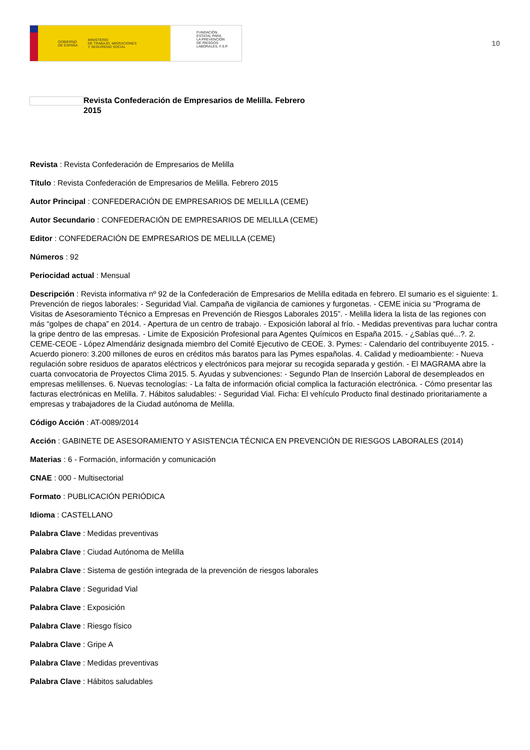GOBIERNO
DE ESPAÑA MINISTERIO
DE TRABAJO, MIGRACIONES
Y SEGURIDAD SOCIAL
FUNDACIÓN
ESTATAL PARA
LA PREVENCIÓN
DE RIESGOS
LABORALES, F.S.P.
10
Revista Confederación de Empresarios de Melilla. Febrero 2015
Revista : Revista Confederación de Empresarios de Melilla
Título : Revista Confederación de Empresarios de Melilla. Febrero 2015
Autor Principal : CONFEDERACIÓN DE EMPRESARIOS DE MELILLA (CEME)
Autor Secundario : CONFEDERACIÓN DE EMPRESARIOS DE MELILLA (CEME)
Editor : CONFEDERACIÓN DE EMPRESARIOS DE MELILLA (CEME)
Números : 92
Periocidad actual : Mensual
Descripción : Revista informativa nº 92 de la Confederación de Empresarios de Melilla editada en febrero. El sumario es el siguiente: 1. Prevención de riegos laborales: - Seguridad Vial. Campaña de vigilancia de camiones y furgonetas. - CEME inicia su “Programa de Visitas de Asesoramiento Técnico a Empresas en Prevención de Riesgos Laborales 2015”. - Melilla lidera la lista de las regiones con más “golpes de chapa” en 2014. - Apertura de un centro de trabajo. - Exposición laboral al frío. - Medidas preventivas para luchar contra la gripe dentro de las empresas. - Limite de Exposición Profesional para Agentes Químicos en España 2015. - ¿Sabías qué...?. 2. CEME-CEOE - López Almendáriz designada miembro del Comité Ejecutivo de CEOE. 3. Pymes: - Calendario del contribuyente 2015. - Acuerdo pionero: 3.200 millones de euros en créditos más baratos para las Pymes españolas. 4. Calidad y medioambiente: - Nueva regulación sobre residuos de aparatos eléctricos y electrónicos para mejorar su recogida separada y gestión. - El MAGRAMA abre la cuarta convocatoria de Proyectos Clima 2015. 5. Ayudas y subvenciones: - Segundo Plan de Inserción Laboral de desempleados en empresas melillenses. 6. Nuevas tecnologías: - La falta de información oficial complica la facturación electrónica. - Cómo presentar las facturas electrónicas en Melilla. 7. Hábitos saludables: - Seguridad Vial. Ficha: El vehículo Producto final destinado prioritariamente a empresas y trabajadores de la Ciudad autónoma de Melilla.
Código Acción : AT-0089/2014
Acción : GABINETE DE ASESORAMIENTO Y ASISTENCIA TÉCNICA EN PREVENCIÓN DE RIESGOS LABORALES (2014)
Materias : 6 - Formación, información y comunicación
CNAE : 000 - Multisectorial
Formato : PUBLICACIÓN PERIÓDICA
Idioma : CASTELLANO
Palabra Clave : Medidas preventivas
Palabra Clave : Ciudad Autónoma de Melilla
Palabra Clave : Sistema de gestión integrada de la prevención de riesgos laborales
Palabra Clave : Seguridad Vial
Palabra Clave : Exposición
Palabra Clave : Riesgo físico
Palabra Clave : Gripe A
Palabra Clave : Medidas preventivas
Palabra Clave : Hábitos saludables